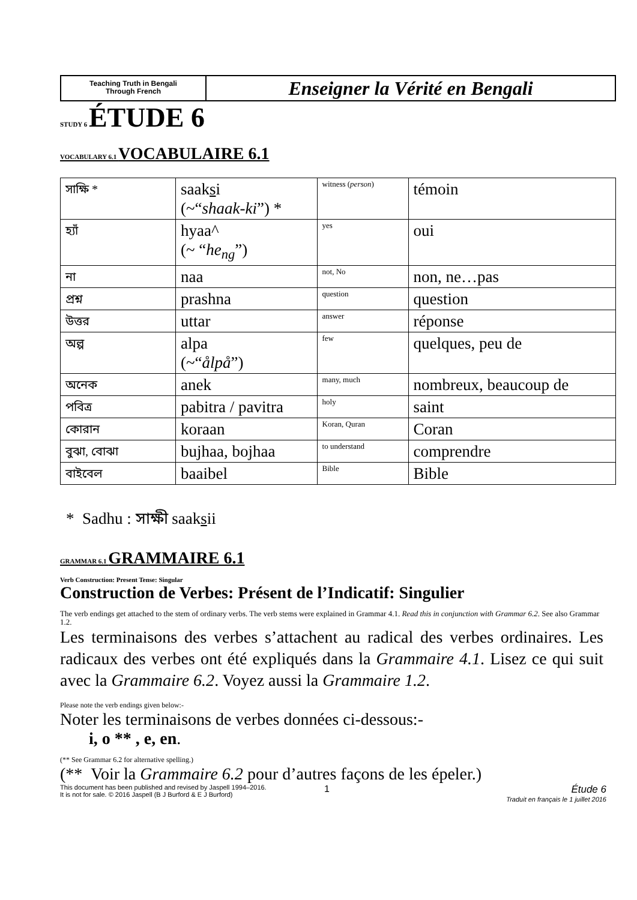Teaching Truth in Bengali
Through French
Enseigner la Vérité en Bengali
STUDY 6 ÉTUDE 6
VOCABULARY 6.1 VOCABULAIRE 6.1
| সাক্ষি * | saak s i (~“ shaak-ki ”) * | witness ( person ) | témoin |
| হ্যাঁ | hyaa^ (~ “ he<sub>ng</sub> ”) | yes | oui |
| না | naa | not, No | non, ne…pas |
| প্রশ্ন | prashna | question | question |
| উত্তর | uttar | answer | réponse |
| অল্প | alpa (~“ ålpå ”) | few | quelques, peu de |
| অনেক | anek | many, much | nombreux, beaucoup de |
| পবিত্র | pabitra / pavitra | holy | saint |
| কোরান | koraan | Koran, Quran | Coran |
| বুঝা, বোঝা | bujhaa, bojhaa | to understand | comprendre |
| বাইবেল | baaibel | Bible | Bible |
* Sadhu : সাক্ষী saaksii
GRAMMAR 6.1 GRAMMAIRE 6.1
Verb Construction: Present Tense: Singular
Construction de Verbes: Présent de l’Indicatif: Singulier
The verb endings get attached to the stem of ordinary verbs. The verb stems were explained in Grammar 4.1. Read this in conjunction with Grammar 6.2. See also Grammar 1.2.
Les terminaisons des verbes s’attachent au radical des verbes ordinaires. Les radicaux des verbes ont été expliqués dans la Grammaire 4.1. Lisez ce qui suit avec la Grammaire 6.2. Voyez aussi la Grammaire 1.2.
Please note the verb endings given below:-
Noter les terminaisons de verbes données ci-dessous:-
i, o ** , e, en.
(** See Grammar 6.2 for alternative spelling.)
(** Voir la Grammaire 6.2 pour d’autres façons de les épeler.)
This document has been published and revised by Jaspell 1994–2016.
It is not for sale. © 2016 Jaspell (B J Burford & E J Burford)
1 Étude 6
Traduit en français le 1 juillet 2016